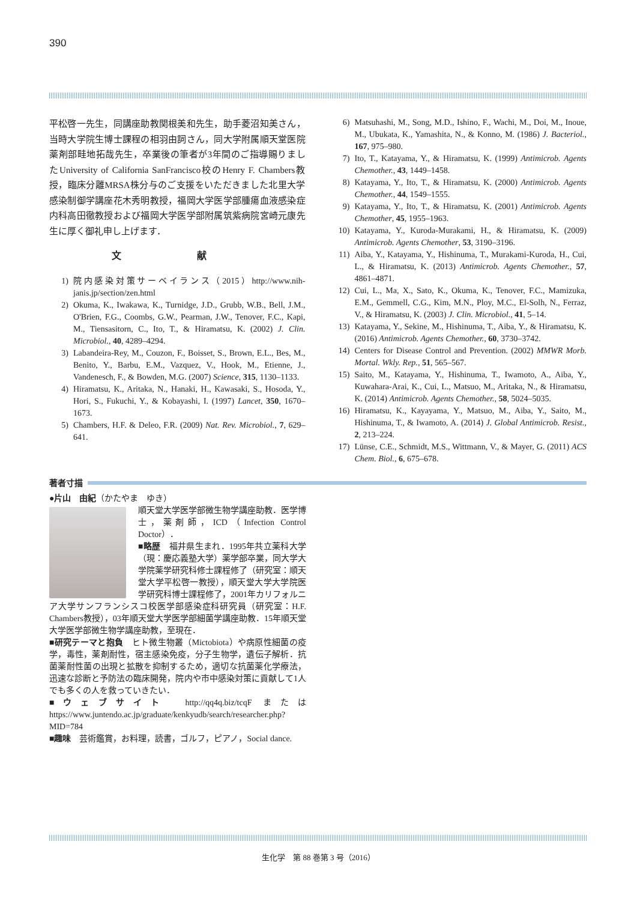390
平松啓一先生，同講座助教関根美和先生，助手菱沼知美さん，当時大学院生博士課程の相羽由詞さん，同大学附属順天堂医院薬剤部畦地拓哉先生，卒業後の筆者が3年間のご指導賜りましたUniversity of California SanFrancisco校のHenry F. Chambers教授，臨床分離MRSA株分与のご支援をいただきました北里大学感染制御学講座花木秀明教授，福岡大学医学部腫瘍血液感染症内科高田徹教授および福岡大学医学部附属筑紫病院宮崎元康先生に厚く御礼申し上げます．
文 献
1) 院内感染対策サーベイランス（2015）http://www.nih-janis.jp/section/zen.html
2) Okuma, K., Iwakawa, K., Turnidge, J.D., Grubb, W.B., Bell, J.M., O'Brien, F.G., Coombs, G.W., Pearman, J.W., Tenover, F.C., Kapi, M., Tiensasitorn, C., Ito, T., & Hiramatsu, K. (2002) J. Clin. Microbiol., 40, 4289–4294.
3) Labandeira-Rey, M., Couzon, F., Boisset, S., Brown, E.L., Bes, M., Benito, Y., Barbu, E.M., Vazquez, V., Hook, M., Etienne, J., Vandenesch, F., & Bowden, M.G. (2007) Science, 315, 1130–1133.
4) Hiramatsu, K., Aritaka, N., Hanaki, H., Kawasaki, S., Hosoda, Y., Hori, S., Fukuchi, Y., & Kobayashi, I. (1997) Lancet, 350, 1670–1673.
5) Chambers, H.F. & Deleo, F.R. (2009) Nat. Rev. Microbiol., 7, 629–641.
6) Matsuhashi, M., Song, M.D., Ishino, F., Wachi, M., Doi, M., Inoue, M., Ubukata, K., Yamashita, N., & Konno, M. (1986) J. Bacteriol., 167, 975–980.
7) Ito, T., Katayama, Y., & Hiramatsu, K. (1999) Antimicrob. Agents Chemother., 43, 1449–1458.
8) Katayama, Y., Ito, T., & Hiramatsu, K. (2000) Antimicrob. Agents Chemother., 44, 1549–1555.
9) Katayama, Y., Ito, T., & Hiramatsu, K. (2001) Antimicrob. Agents Chemother, 45, 1955–1963.
10) Katayama, Y., Kuroda-Murakami, H., & Hiramatsu, K. (2009) Antimicrob. Agents Chemother, 53, 3190–3196.
11) Aiba, Y., Katayama, Y., Hishinuma, T., Murakami-Kuroda, H., Cui, L., & Hiramatsu, K. (2013) Antimicrob. Agents Chemother., 57, 4861–4871.
12) Cui, L., Ma, X., Sato, K., Okuma, K., Tenover, F.C., Mamizuka, E.M., Gemmell, C.G., Kim, M.N., Ploy, M.C., El-Solh, N., Ferraz, V., & Hiramatsu, K. (2003) J. Clin. Microbiol., 41, 5–14.
13) Katayama, Y., Sekine, M., Hishinuma, T., Aiba, Y., & Hiramatsu, K. (2016) Antimicrob. Agents Chemother., 60, 3730–3742.
14) Centers for Disease Control and Prevention. (2002) MMWR Morb. Mortal. Wkly. Rep., 51, 565–567.
15) Saito, M., Katayama, Y., Hishinuma, T., Iwamoto, A., Aiba, Y., Kuwahara-Arai, K., Cui, L., Matsuo, M., Aritaka, N., & Hiramatsu, K. (2014) Antimicrob. Agents Chemother., 58, 5024–5035.
16) Hiramatsu, K., Kayayama, Y., Matsuo, M., Aiba, Y., Saito, M., Hishinuma, T., & Iwamoto, A. (2014) J. Global Antimicrob. Resist., 2, 213–224.
17) Lünse, C.E., Schmidt, M.S., Wittmann, V., & Mayer, G. (2011) ACS Chem. Biol., 6, 675–678.
著者寸描
●片山　由紀（かたやま　ゆき）
順天堂大学医学部微生物学講座助教．医学博士，薬剤師，ICD（Infection Control Doctor）．
■略歴　福井県生まれ．1995年共立薬科大学（現：慶応義塾大学）薬学部卒業，同大学大学院薬学研究科修士課程修了（研究室：順天堂大学平松啓一教授），順天堂大学大学院医学研究科博士課程修了，2001年カリフォルニア大学サンフランシスコ校医学部感染症科研究員（研究室：H.F. Chambers教授），03年順天堂大学医学部細菌学講座助教．15年順天堂大学医学部微生物学講座助教，至現在．
■研究テーマと抱負　ヒト微生物叢（Mictobiota）や病原性細菌の疫学，毒性，薬剤耐性，宿主感染免疫，分子生物学，遺伝子解析．抗菌薬耐性菌の出現と拡散を抑制するため，適切な抗菌薬化学療法，迅速な診断と予防法の臨床開発，院内や市中感染対策に貢献して1人でも多くの人を救っていきたい．
■ウェブサイト　http://qq4q.biz/tcqF または https://www.juntendo.ac.jp/graduate/kenkyudb/search/researcher.php?MID=784
■趣味　芸術鑑賞，お料理，読書，ゴルフ，ピアノ，Social dance.
生化学　第 88 巻第 3 号（2016）